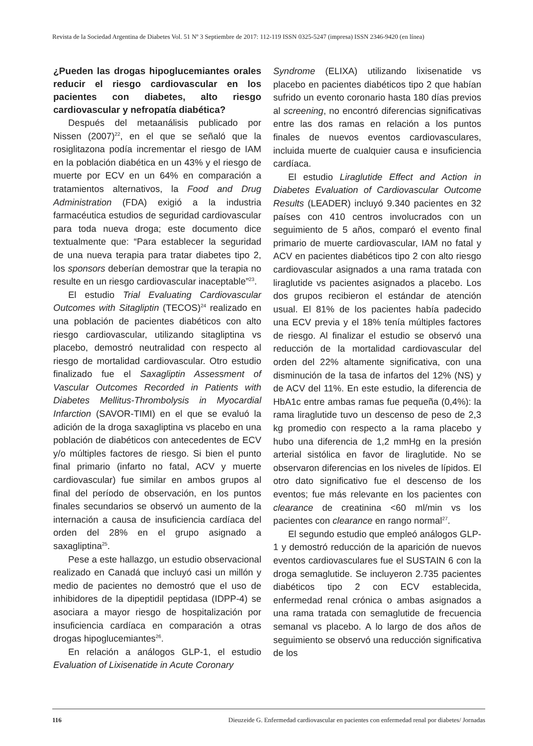Revista de la Sociedad Argentina de Diabetes Vol. 51 Nº 3 Septiembre de 2017: 112-119 ISSN 0325-5247 (impresa) ISSN 2346-9420 (en línea)
¿Pueden las drogas hipoglucemiantes orales reducir el riesgo cardiovascular en los pacientes con diabetes, alto riesgo cardiovascular y nefropatía diabética?
Después del metaanálisis publicado por Nissen (2007)<sup>22</sup>, en el que se señaló que la rosiglitazona podía incrementar el riesgo de IAM en la población diabética en un 43% y el riesgo de muerte por ECV en un 64% en comparación a tratamientos alternativos, la Food and Drug Administration (FDA) exigió a la industria farmacéutica estudios de seguridad cardiovascular para toda nueva droga; este documento dice textualmente que: “Para establecer la seguridad de una nueva terapia para tratar diabetes tipo 2, los sponsors deberían demostrar que la terapia no resulte en un riesgo cardiovascular inaceptable”<sup>23</sup>.
El estudio Trial Evaluating Cardiovascular Outcomes with Sitagliptin (TECOS)<sup>24</sup> realizado en una población de pacientes diabéticos con alto riesgo cardiovascular, utilizando sitagliptina vs placebo, demostró neutralidad con respecto al riesgo de mortalidad cardiovascular. Otro estudio finalizado fue el Saxagliptin Assessment of Vascular Outcomes Recorded in Patients with Diabetes Mellitus-Thrombolysis in Myocardial Infarction (SAVOR-TIMI) en el que se evaluó la adición de la droga saxagliptina vs placebo en una población de diabéticos con antecedentes de ECV y/o múltiples factores de riesgo. Si bien el punto final primario (infarto no fatal, ACV y muerte cardiovascular) fue similar en ambos grupos al final del período de observación, en los puntos finales secundarios se observó un aumento de la internación a causa de insuficiencia cardíaca del orden del 28% en el grupo asignado a saxagliptina<sup>25</sup>.
Pese a este hallazgo, un estudio observacional realizado en Canadá que incluyó casi un millón y medio de pacientes no demostró que el uso de inhibidores de la dipeptidil peptidasa (IDPP-4) se asociara a mayor riesgo de hospitalización por insuficiencia cardíaca en comparación a otras drogas hipoglucemiantes<sup>26</sup>.
En relación a análogos GLP-1, el estudio Evaluation of Lixisenatide in Acute Coronary
Syndrome (ELIXA) utilizando lixisenatide vs placebo en pacientes diabéticos tipo 2 que habían sufrido un evento coronario hasta 180 días previos al screening, no encontró diferencias significativas entre las dos ramas en relación a los puntos finales de nuevos eventos cardiovasculares, incluida muerte de cualquier causa e insuficiencia cardíaca.
El estudio Liraglutide Effect and Action in Diabetes Evaluation of Cardiovascular Outcome Results (LEADER) incluyó 9.340 pacientes en 32 países con 410 centros involucrados con un seguimiento de 5 años, comparó el evento final primario de muerte cardiovascular, IAM no fatal y ACV en pacientes diabéticos tipo 2 con alto riesgo cardiovascular asignados a una rama tratada con liraglutide vs pacientes asignados a placebo. Los dos grupos recibieron el estándar de atención usual. El 81% de los pacientes había padecido una ECV previa y el 18% tenía múltiples factores de riesgo. Al finalizar el estudio se observó una reducción de la mortalidad cardiovascular del orden del 22% altamente significativa, con una disminución de la tasa de infartos del 12% (NS) y de ACV del 11%. En este estudio, la diferencia de HbA1c entre ambas ramas fue pequeña (0,4%): la rama liraglutide tuvo un descenso de peso de 2,3 kg promedio con respecto a la rama placebo y hubo una diferencia de 1,2 mmHg en la presión arterial sistólica en favor de liraglutide. No se observaron diferencias en los niveles de lípidos. El otro dato significativo fue el descenso de los eventos; fue más relevante en los pacientes con clearance de creatinina <60 ml/min vs los pacientes con clearance en rango normal<sup>27</sup>.
El segundo estudio que empleó análogos GLP-1 y demostró reducción de la aparición de nuevos eventos cardiovasculares fue el SUSTAIN 6 con la droga semaglutide. Se incluyeron 2.735 pacientes diabéticos tipo 2 con ECV establecida, enfermedad renal crónica o ambas asignados a una rama tratada con semaglutide de frecuencia semanal vs placebo. A lo largo de dos años de seguimiento se observó una reducción significativa de los
116 Dieuzeide G. Enfermedad cardiovascular en pacientes con enfermedad renal por diabetes/ Jornadas